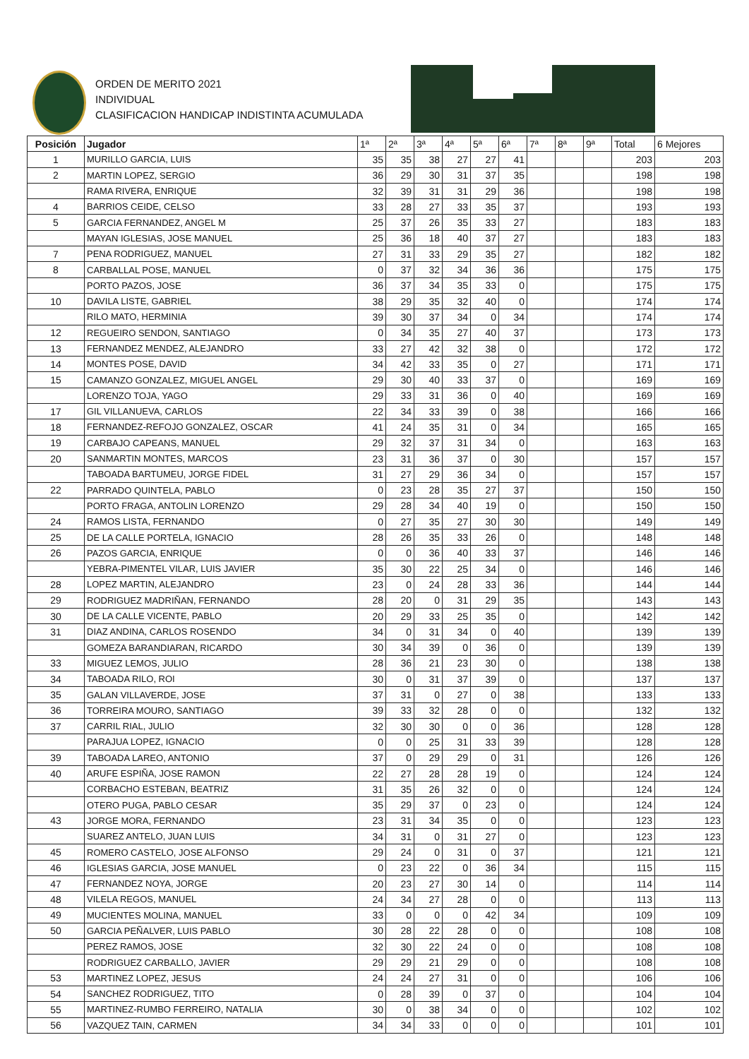ORDEN DE MERITO 2021
INDIVIDUAL
CLASIFICACION HANDICAP INDISTINTA ACUMULADA
| Posición | Jugador | 1ª | 2ª | 3ª | 4ª | 5ª | 6ª | 7ª | 8ª | 9ª | Total | 6 Mejores |
| --- | --- | --- | --- | --- | --- | --- | --- | --- | --- | --- | --- | --- |
| 1 | MURILLO GARCIA, LUIS | 35 | 35 | 38 | 27 | 27 | 41 | | | | 203 | 203 |
| 2 | MARTIN LOPEZ, SERGIO | 36 | 29 | 30 | 31 | 37 | 35 | | | | 198 | 198 |
| | RAMA RIVERA, ENRIQUE | 32 | 39 | 31 | 31 | 29 | 36 | | | | 198 | 198 |
| 4 | BARRIOS CEIDE, CELSO | 33 | 28 | 27 | 33 | 35 | 37 | | | | 193 | 193 |
| 5 | GARCIA FERNANDEZ, ANGEL M | 25 | 37 | 26 | 35 | 33 | 27 | | | | 183 | 183 |
| | MAYAN IGLESIAS, JOSE MANUEL | 25 | 36 | 18 | 40 | 37 | 27 | | | | 183 | 183 |
| 7 | PENA RODRIGUEZ, MANUEL | 27 | 31 | 33 | 29 | 35 | 27 | | | | 182 | 182 |
| 8 | CARBALLAL POSE, MANUEL | 0 | 37 | 32 | 34 | 36 | 36 | | | | 175 | 175 |
| | PORTO PAZOS, JOSE | 36 | 37 | 34 | 35 | 33 | 0 | | | | 175 | 175 |
| 10 | DAVILA LISTE, GABRIEL | 38 | 29 | 35 | 32 | 40 | 0 | | | | 174 | 174 |
| | RILO MATO, HERMINIA | 39 | 30 | 37 | 34 | 0 | 34 | | | | 174 | 174 |
| 12 | REGUEIRO SENDON, SANTIAGO | 0 | 34 | 35 | 27 | 40 | 37 | | | | 173 | 173 |
| 13 | FERNANDEZ MENDEZ, ALEJANDRO | 33 | 27 | 42 | 32 | 38 | 0 | | | | 172 | 172 |
| 14 | MONTES POSE, DAVID | 34 | 42 | 33 | 35 | 0 | 27 | | | | 171 | 171 |
| 15 | CAMANZO GONZALEZ, MIGUEL ANGEL | 29 | 30 | 40 | 33 | 37 | 0 | | | | 169 | 169 |
| | LORENZO TOJA, YAGO | 29 | 33 | 31 | 36 | 0 | 40 | | | | 169 | 169 |
| 17 | GIL VILLANUEVA, CARLOS | 22 | 34 | 33 | 39 | 0 | 38 | | | | 166 | 166 |
| 18 | FERNANDEZ-REFOJO GONZALEZ, OSCAR | 41 | 24 | 35 | 31 | 0 | 34 | | | | 165 | 165 |
| 19 | CARBAJO CAPEANS, MANUEL | 29 | 32 | 37 | 31 | 34 | 0 | | | | 163 | 163 |
| 20 | SANMARTIN MONTES, MARCOS | 23 | 31 | 36 | 37 | 0 | 30 | | | | 157 | 157 |
| | TABOADA BARTUMEU, JORGE FIDEL | 31 | 27 | 29 | 36 | 34 | 0 | | | | 157 | 157 |
| 22 | PARRADO QUINTELA, PABLO | 0 | 23 | 28 | 35 | 27 | 37 | | | | 150 | 150 |
| | PORTO FRAGA, ANTOLIN LORENZO | 29 | 28 | 34 | 40 | 19 | 0 | | | | 150 | 150 |
| 24 | RAMOS LISTA, FERNANDO | 0 | 27 | 35 | 27 | 30 | 30 | | | | 149 | 149 |
| 25 | DE LA CALLE PORTELA, IGNACIO | 28 | 26 | 35 | 33 | 26 | 0 | | | | 148 | 148 |
| 26 | PAZOS GARCIA, ENRIQUE | 0 | 0 | 36 | 40 | 33 | 37 | | | | 146 | 146 |
| | YEBRA-PIMENTEL VILAR, LUIS JAVIER | 35 | 30 | 22 | 25 | 34 | 0 | | | | 146 | 146 |
| 28 | LOPEZ MARTIN, ALEJANDRO | 23 | 0 | 24 | 28 | 33 | 36 | | | | 144 | 144 |
| 29 | RODRIGUEZ MADRIÑAN, FERNANDO | 28 | 20 | 0 | 31 | 29 | 35 | | | | 143 | 143 |
| 30 | DE LA CALLE VICENTE, PABLO | 20 | 29 | 33 | 25 | 35 | 0 | | | | 142 | 142 |
| 31 | DIAZ ANDINA, CARLOS ROSENDO | 34 | 0 | 31 | 34 | 0 | 40 | | | | 139 | 139 |
| | GOMEZA BARANDIARAN, RICARDO | 30 | 34 | 39 | 0 | 36 | 0 | | | | 139 | 139 |
| 33 | MIGUEZ LEMOS, JULIO | 28 | 36 | 21 | 23 | 30 | 0 | | | | 138 | 138 |
| 34 | TABOADA RILO, ROI | 30 | 0 | 31 | 37 | 39 | 0 | | | | 137 | 137 |
| 35 | GALAN VILLAVERDE, JOSE | 37 | 31 | 0 | 27 | 0 | 38 | | | | 133 | 133 |
| 36 | TORREIRA MOURO, SANTIAGO | 39 | 33 | 32 | 28 | 0 | 0 | | | | 132 | 132 |
| 37 | CARRIL RIAL, JULIO | 32 | 30 | 30 | 0 | 0 | 36 | | | | 128 | 128 |
| | PARAJUA LOPEZ, IGNACIO | 0 | 0 | 25 | 31 | 33 | 39 | | | | 128 | 128 |
| 39 | TABOADA LAREO, ANTONIO | 37 | 0 | 29 | 29 | 0 | 31 | | | | 126 | 126 |
| 40 | ARUFE ESPIÑA, JOSE RAMON | 22 | 27 | 28 | 28 | 19 | 0 | | | | 124 | 124 |
| | CORBACHO ESTEBAN, BEATRIZ | 31 | 35 | 26 | 32 | 0 | 0 | | | | 124 | 124 |
| | OTERO PUGA, PABLO CESAR | 35 | 29 | 37 | 0 | 23 | 0 | | | | 124 | 124 |
| 43 | JORGE MORA, FERNANDO | 23 | 31 | 34 | 35 | 0 | 0 | | | | 123 | 123 |
| | SUAREZ ANTELO, JUAN LUIS | 34 | 31 | 0 | 31 | 27 | 0 | | | | 123 | 123 |
| 45 | ROMERO CASTELO, JOSE ALFONSO | 29 | 24 | 0 | 31 | 0 | 37 | | | | 121 | 121 |
| 46 | IGLESIAS GARCIA, JOSE MANUEL | 0 | 23 | 22 | 0 | 36 | 34 | | | | 115 | 115 |
| 47 | FERNANDEZ NOYA, JORGE | 20 | 23 | 27 | 30 | 14 | 0 | | | | 114 | 114 |
| 48 | VILELA REGOS, MANUEL | 24 | 34 | 27 | 28 | 0 | 0 | | | | 113 | 113 |
| 49 | MUCIENTES MOLINA, MANUEL | 33 | 0 | 0 | 0 | 42 | 34 | | | | 109 | 109 |
| 50 | GARCIA PEÑALVER, LUIS PABLO | 30 | 28 | 22 | 28 | 0 | 0 | | | | 108 | 108 |
| | PEREZ RAMOS, JOSE | 32 | 30 | 22 | 24 | 0 | 0 | | | | 108 | 108 |
| | RODRIGUEZ CARBALLO, JAVIER | 29 | 29 | 21 | 29 | 0 | 0 | | | | 108 | 108 |
| 53 | MARTINEZ LOPEZ, JESUS | 24 | 24 | 27 | 31 | 0 | 0 | | | | 106 | 106 |
| 54 | SANCHEZ RODRIGUEZ, TITO | 0 | 28 | 39 | 0 | 37 | 0 | | | | 104 | 104 |
| 55 | MARTINEZ-RUMBO FERREIRO, NATALIA | 30 | 0 | 38 | 34 | 0 | 0 | | | | 102 | 102 |
| 56 | VAZQUEZ TAIN, CARMEN | 34 | 34 | 33 | 0 | 0 | 0 | | | | 101 | 101 |